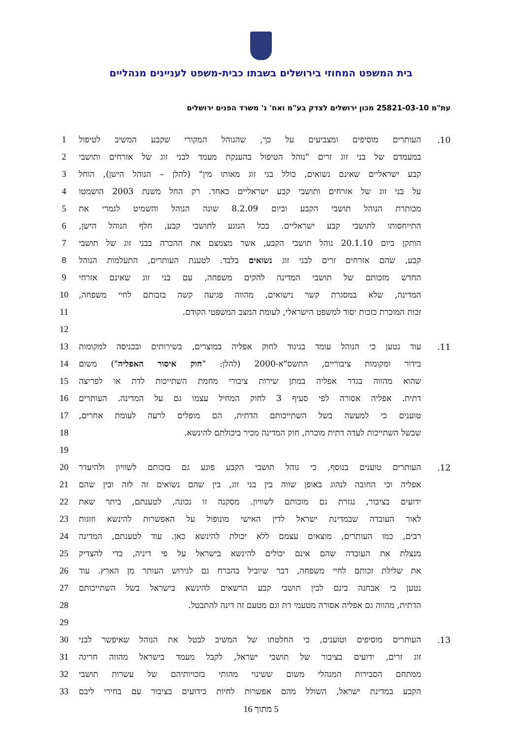בית המשפט המחוזי בירושלים בשבתו כבית-משפט לעניינים מנהליים
עת"מ 25821-03-10 מכון ירושלים לצדק בע"מ ואח' נ' משרד הפנים ירושלים
| 10. | העותרים מוסיפים ומצביעים על כך, שהנוהל המקורי שקבע המשיב לטיפול | 1 |
| | במעמדם של בני זוג זרים "נוהל הטיפול בהענקת מעמד לבני זוג של אזרחים ותושבי | 2 |
| | קבע ישראליים שאינם נשואים, כולל בני זוג מאותו מין" (להלן – הנוהל הישן), הוחל | 3 |
| | על בני זוג של אזרחים ותושבי קבע ישראליים כאחד. רק החל משנת 2003 הושמטו | 4 |
| | מכותרת הנוהל תושבי הקבע וביום 8.2.09 שונה הנוהל והשמיט לגמרי את | 5 |
| | התייחסותו לתושבי קבע ישראליים. בכל הנוגע לתושבי קבע, חלף הנוהל הישן, | 6 |
| | הותקן ביום 20.1.10 נוהל תושבי הקבע, אשר מצמצם את ההכרה בבני זוג של תושבי | 7 |
| | קבע, שהם אזרחים זרים לבני זוג נשואים בלבד. לטענת העותרים, התעלמות הנוהל | 8 |
| | החדש מזכותם של תושבי המדינה להקים משפחה, עם בני זוג שאינם אזרחי | 9 |
| | המדינה, שלא במסגרת קשר נישואים, מהווה פגיעה קשה בזכותם לחיי משפחה, | 10 |
| | זכות המוכרת כזכות יסוד למשפט הישראלי, לעומת המצב המשפטי הקודם. | 11 |
| | | 12 |
| 11. | עוד נטען כי הנוהל עומד בניגוד לחוק אפליה במוצרים, בשירותים ובכניסה למקומות | 13 |
| | בידור ומקומות ציבוריים, התשס"א-2000 (להלן: " חוק איסור האפליה ") משום | 14 |
| | שהוא מהווה בגדר אפליה במתן שירות ציבורי מחמת השתייכות לדת או לפריצה | 15 |
| | דתית. אפליה אסורה לפי סעיף 3 לחוק המחיל עצמו גם על המדינה. העותרים | 16 |
| | טוענים כי למעשה בשל השתייכותם הדתית, הם מופלים לרעה לעומת אחרים, | 17 |
| | שבשל השתייכות לעדה דתית מוכרת, חוק המדינה מכיר ביכולתם להינשא. | 18 |
| | | 19 |
| 12. | העותרים טוענים בנוסף, כי נוהל תושבי הקבע פוגע גם בזכותם לשוויון ולהיעדר | 20 |
| | אפליה וכי החובה לנהוג באופן שווה בין בני זוג, בין שהם נשואים זה לזה ובין שהם | 21 |
| | ידועים בציבור, נגזרת גם מזכותם לשוויון. מסקנה זו נכונה, לטענתם, ביתר שאת | 22 |
| | לאור העובדה שבמדינת ישראל לדין האישי מונופול על האפשרות להינשא וזוגות | 23 |
| | רבים, כמו העותרים, מוצאים עצמם ללא יכולת להינשא כאן. עוד לטענתם, המדינה | 24 |
| | מנצלת את העובדה שהם אינם יכולים להינשא בישראל על פי דיניה, כדי להצדיק | 25 |
| | את שלילת זכותם לחיי משפחה, דבר שיוביל בהכרח גם לגירוש העותר מן הארץ. עוד | 26 |
| | נטען כי אבחנה בינם לבין תושבי קבע הרשאים להינשא בישראל בשל השתייכותם | 27 |
| | הדתית, מהווה גם אפליה אסורה מטעמי דת וגם מטעם זה דינה להתבטל. | 28 |
| | | 29 |
| 13. | העותרים מוסיפים וטוענים, כי החלטתו של המשיב לבטל את הנוהל שאיפשר לבני | 30 |
| | זוג זרים, ידועים בציבור של תושבי ישראל, לקבל מעמד בישראל מהווה חריגה | 31 |
| | ממתחם הסבירות המנהלי משום ששינוי מהותי בזכויותיהם של עשרות תושבי | 32 |
| | הקבע במדינת ישראל, השולל מהם אפשרות לחיות כידועים בציבור עם בחירי ליבם | 33 |
5 מתוך 16